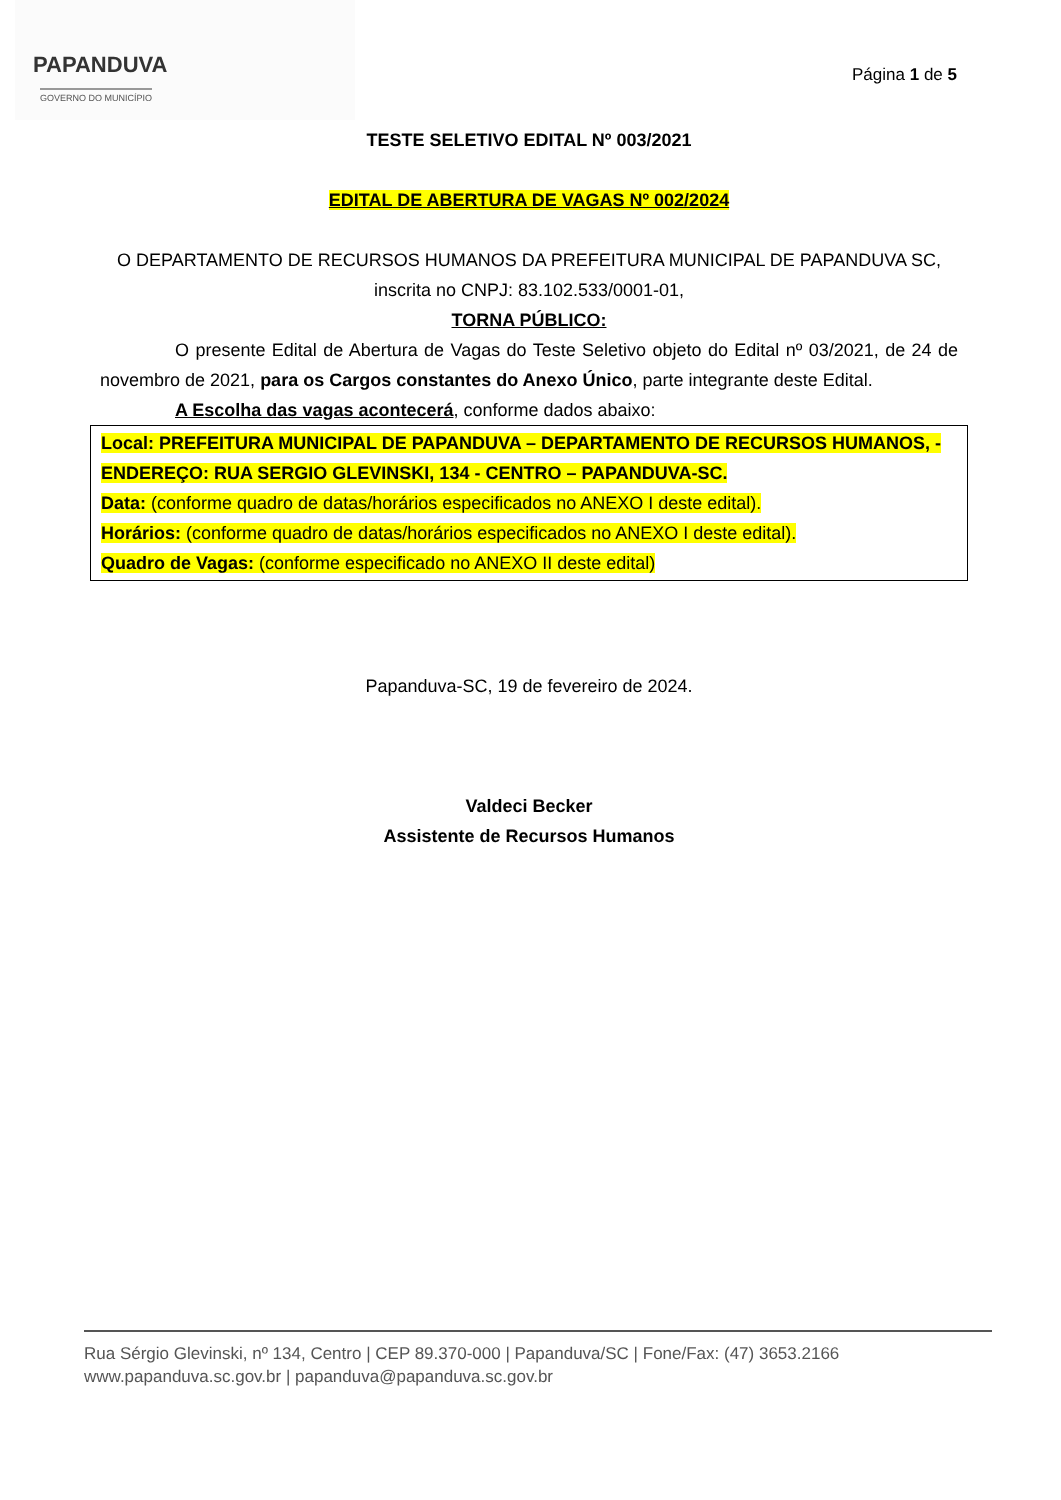PAPANDUVA
GOVERNO DO MUNICÍPIO
Página 1 de 5
TESTE SELETIVO EDITAL Nº 003/2021
EDITAL DE ABERTURA DE VAGAS Nº 002/2024
O DEPARTAMENTO DE RECURSOS HUMANOS DA PREFEITURA MUNICIPAL DE PAPANDUVA SC, inscrita no CNPJ: 83.102.533/0001-01,
TORNA PÚBLICO:
O presente Edital de Abertura de Vagas do Teste Seletivo objeto do Edital nº 03/2021, de 24 de novembro de 2021, para os Cargos constantes do Anexo Único, parte integrante deste Edital.
A Escolha das vagas acontecerá, conforme dados abaixo:
Local: PREFEITURA MUNICIPAL DE PAPANDUVA – DEPARTAMENTO DE RECURSOS HUMANOS, - ENDEREÇO: RUA SERGIO GLEVINSKI, 134 - CENTRO – PAPANDUVA-SC.
Data: (conforme quadro de datas/horários especificados no ANEXO I deste edital).
Horários: (conforme quadro de datas/horários especificados no ANEXO I deste edital).
Quadro de Vagas: (conforme especificado no ANEXO II deste edital)
Papanduva-SC, 19 de fevereiro de 2024.
Valdeci Becker
Assistente de Recursos Humanos
Rua Sérgio Glevinski, nº 134, Centro | CEP 89.370-000 | Papanduva/SC | Fone/Fax: (47) 3653.2166
www.papanduva.sc.gov.br | papanduva@papanduva.sc.gov.br